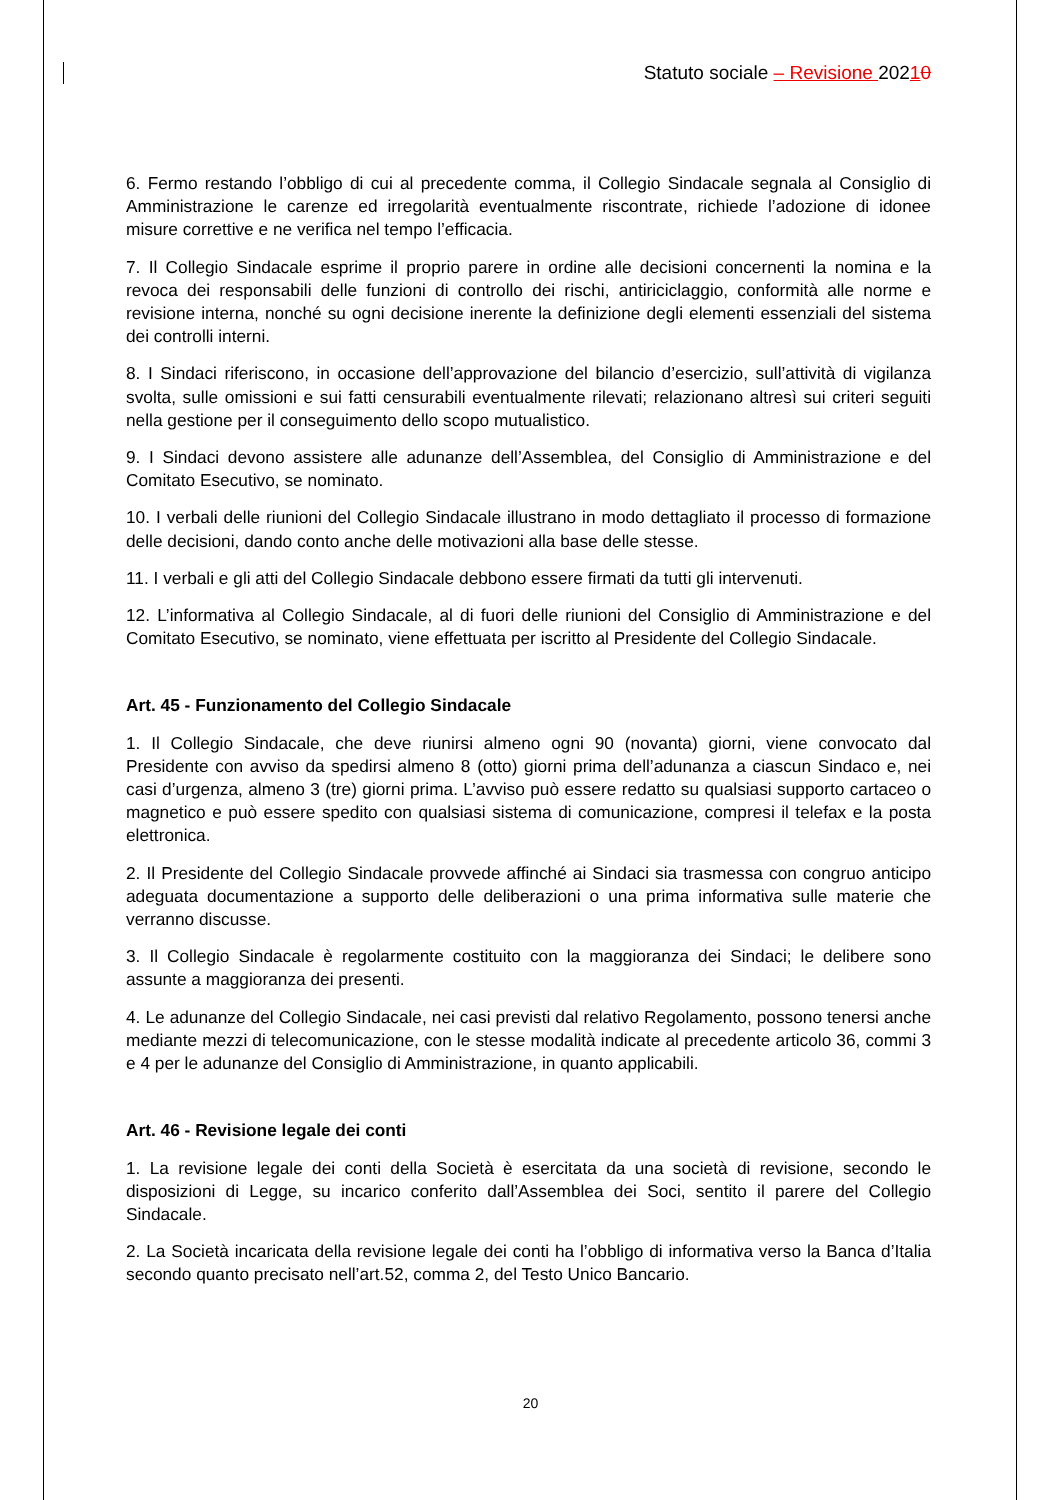Statuto sociale – Revisione 20210
6. Fermo restando l’obbligo di cui al precedente comma, il Collegio Sindacale segnala al Consiglio di Amministrazione le carenze ed irregolarità eventualmente riscontrate, richiede l’adozione di idonee misure correttive e ne verifica nel tempo l’efficacia.
7. Il Collegio Sindacale esprime il proprio parere in ordine alle decisioni concernenti la nomina e la revoca dei responsabili delle funzioni di controllo dei rischi, antiriciclaggio, conformità alle norme e revisione interna, nonché su ogni decisione inerente la definizione degli elementi essenziali del sistema dei controlli interni.
8. I Sindaci riferiscono, in occasione dell’approvazione del bilancio d’esercizio, sull’attività di vigilanza svolta, sulle omissioni e sui fatti censurabili eventualmente rilevati; relazionano altresì sui criteri seguiti nella gestione per il conseguimento dello scopo mutualistico.
9. I Sindaci devono assistere alle adunanze dell’Assemblea, del Consiglio di Amministrazione e del Comitato Esecutivo, se nominato.
10. I verbali delle riunioni del Collegio Sindacale illustrano in modo dettagliato il processo di formazione delle decisioni, dando conto anche delle motivazioni alla base delle stesse.
11. I verbali e gli atti del Collegio Sindacale debbono essere firmati da tutti gli intervenuti.
12. L’informativa al Collegio Sindacale, al di fuori delle riunioni del Consiglio di Amministrazione e del Comitato Esecutivo, se nominato, viene effettuata per iscritto al Presidente del Collegio Sindacale.
Art. 45 - Funzionamento del Collegio Sindacale
1. Il Collegio Sindacale, che deve riunirsi almeno ogni 90 (novanta) giorni, viene convocato dal Presidente con avviso da spedirsi almeno 8 (otto) giorni prima dell’adunanza a ciascun Sindaco e, nei casi d’urgenza, almeno 3 (tre) giorni prima. L’avviso può essere redatto su qualsiasi supporto cartaceo o magnetico e può essere spedito con qualsiasi sistema di comunicazione, compresi il telefax e la posta elettronica.
2. Il Presidente del Collegio Sindacale provvede affinché ai Sindaci sia trasmessa con congruo anticipo adeguata documentazione a supporto delle deliberazioni o una prima informativa sulle materie che verranno discusse.
3. Il Collegio Sindacale è regolarmente costituito con la maggioranza dei Sindaci; le delibere sono assunte a maggioranza dei presenti.
4. Le adunanze del Collegio Sindacale, nei casi previsti dal relativo Regolamento, possono tenersi anche mediante mezzi di telecomunicazione, con le stesse modalità indicate al precedente articolo 36, commi 3 e 4 per le adunanze del Consiglio di Amministrazione, in quanto applicabili.
Art. 46 - Revisione legale dei conti
1. La revisione legale dei conti della Società è esercitata da una società di revisione, secondo le disposizioni di Legge, su incarico conferito dall’Assemblea dei Soci, sentito il parere del Collegio Sindacale.
2. La Società incaricata della revisione legale dei conti ha l’obbligo di informativa verso la Banca d’Italia secondo quanto precisato nell’art.52, comma 2, del Testo Unico Bancario.
20